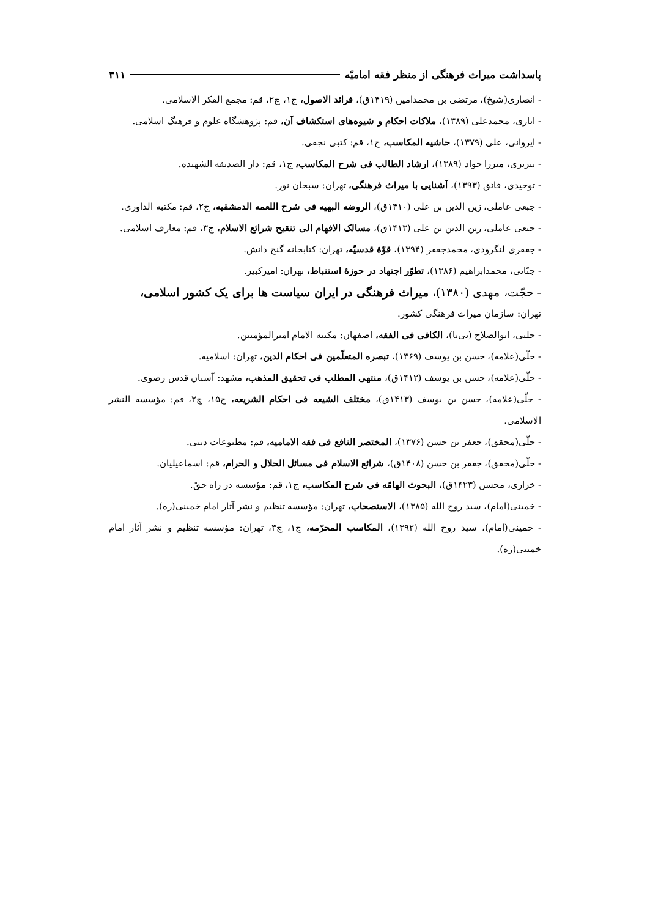پاسداشت میراث فرهنگی از منظر فقه امامیّه ۳۱۱
- انصاری(شیخ)، مرتضی بن محمدامین (۱۴۱۹ق)، فرائد الاصول، ج۱، چ۲، قم: مجمع الفکر الاسلامی.
- ایازی، محمدعلی (۱۳۸۹)، ملاکات احکام و شیوه‌های استکشاف آن، قم: پژوهشگاه علوم و فرهنگ اسلامی.
- ایروانی، علی (۱۳۷۹)، حاشیه المکاسب، ج۱، قم: کتبی نجفی.
- تبریزی، میرزا جواد (۱۳۸۹)، ارشاد الطالب فی شرح المکاسب، ج۱، قم: دار الصدیقه الشهیده.
- توحیدی، فائق (۱۳۹۳)، آشنایی با میراث فرهنگی، تهران: سبحان نور.
- جبعی عاملی، زین الدین بن علی (۱۴۱۰ق)، الروضه البهیه فی شرح اللعمه الدمشقیه، ج۲، قم: مکتبه الداوری.
- جبعی عاملی، زین الدین بن علی (۱۴۱۳ق)، مسالک الافهام الی تنقیح شرائع الاسلام، ج۳، قم: معارف اسلامی.
- جعفری لنگرودی، محمدجعفر (۱۳۹۴)، قوّهٔ قدسیّه، تهران: کتابخانه گنج دانش.
- جنّاتی، محمدابراهیم (۱۳۸۶)، تطوّر اجتهاد در حوزهٔ استنباط، تهران: امیرکبیر.
- حجّت، مهدی (۱۳۸۰)، میراث فرهنگی در ایران سیاست ها برای یک کشور اسلامی،
تهران: سازمان میراث فرهنگی کشور.
- حلبی، ابوالصلاح (بی‌تا)، الکافی فی الفقه، اصفهان: مکتبه الامام امیرالمؤمنین.
- حلّی(علامه)، حسن بن یوسف (۱۳۶۹)، تبصره المتعلّمین فی احکام الدین، تهران: اسلامیه.
- حلّی(علامه)، حسن بن یوسف (۱۴۱۲ق)، منتهی المطلب فی تحقیق المذهب، مشهد: آستان قدس رضوی.
- حلّی(علامه)، حسن بن یوسف (۱۴۱۳ق)، مختلف الشیعه فی احکام الشریعه، ج۱۵، چ۲، قم: مؤسسه النشر الاسلامی.
- حلّی(محقق)، جعفر بن حسن (۱۳۷۶)، المختصر النافع فی فقه الامامیه، قم: مطبوعات دینی.
- حلّی(محقق)، جعفر بن حسن (۱۴۰۸ق)، شرائع الاسلام فی مسائل الحلال و الحرام، قم: اسماعیلیان.
- خرازی، محسن (۱۴۲۳ق)، البحوث الهامّه فی شرح المکاسب، ج۱، قم: مؤسسه در راه حقّ.
- خمینی(امام)، سید روح الله (۱۳۸۵)، الاستصحاب، تهران: مؤسسه تنظیم و نشر آثار امام خمینی(ره).
- خمینی(امام)، سید روح الله (۱۳۹۲)، المکاسب المحرّمه، ج۱، چ۳، تهران: مؤسسه تنظیم و نشر آثار امام خمینی(ره).